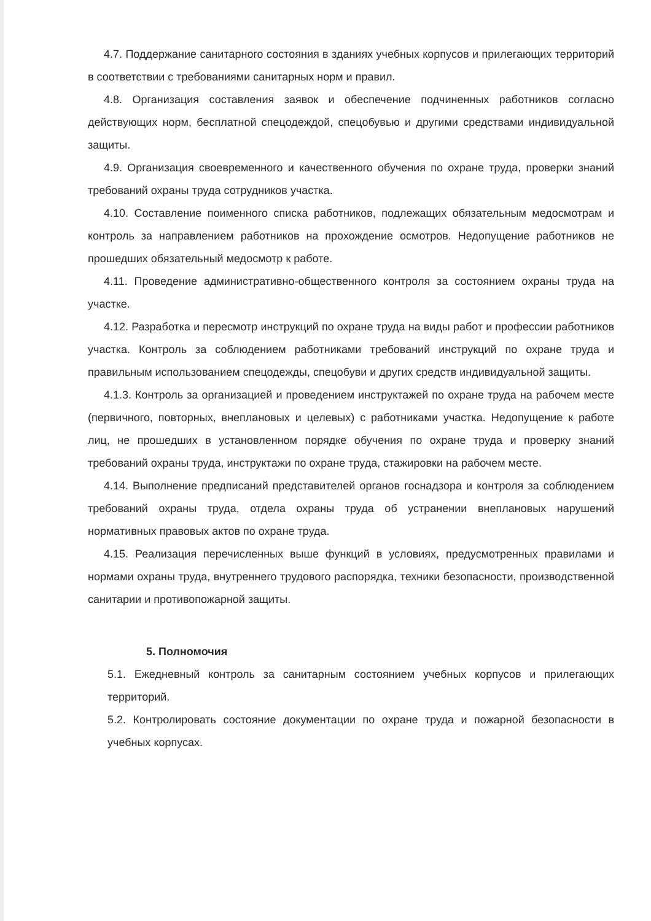4.7. Поддержание санитарного состояния в зданиях учебных корпусов и прилегающих территорий в соответствии с требованиями санитарных норм и правил.
4.8. Организация составления заявок и обеспечение подчиненных работников согласно действующих норм, бесплатной спецодеждой, спецобувью и другими средствами индивидуальной защиты.
4.9. Организация своевременного и качественного обучения по охране труда, проверки знаний требований охраны труда сотрудников участка.
4.10. Составление поименного списка работников, подлежащих обязательным медосмотрам и контроль за направлением работников на прохождение осмотров. Недопущение работников не прошедших обязательный медосмотр к работе.
4.11. Проведение административно-общественного контроля за состоянием охраны труда на участке.
4.12. Разработка и пересмотр инструкций по охране труда на виды работ и профессии работников участка. Контроль за соблюдением работниками требований инструкций по охране труда и правильным использованием спецодежды, спецобуви и других средств индивидуальной защиты.
4.1.3. Контроль за организацией и проведением инструктажей по охране труда на рабочем месте (первичного, повторных, внеплановых и целевых) с работниками участка. Недопущение к работе лиц, не прошедших в установленном порядке обучения по охране труда и проверку знаний требований охраны труда, инструктажи по охране труда, стажировки на рабочем месте.
4.14. Выполнение предписаний представителей органов госнадзора и контроля за соблюдением требований охраны труда, отдела охраны труда об устранении внеплановых нарушений нормативных правовых актов по охране труда.
4.15. Реализация перечисленных выше функций в условиях, предусмотренных правилами и нормами охраны труда, внутреннего трудового распорядка, техники безопасности, производственной санитарии и противопожарной защиты.
5. Полномочия
5.1. Ежедневный контроль за санитарным состоянием учебных корпусов и прилегающих территорий.
5.2. Контролировать состояние документации по охране труда и пожарной безопасности в учебных корпусах.